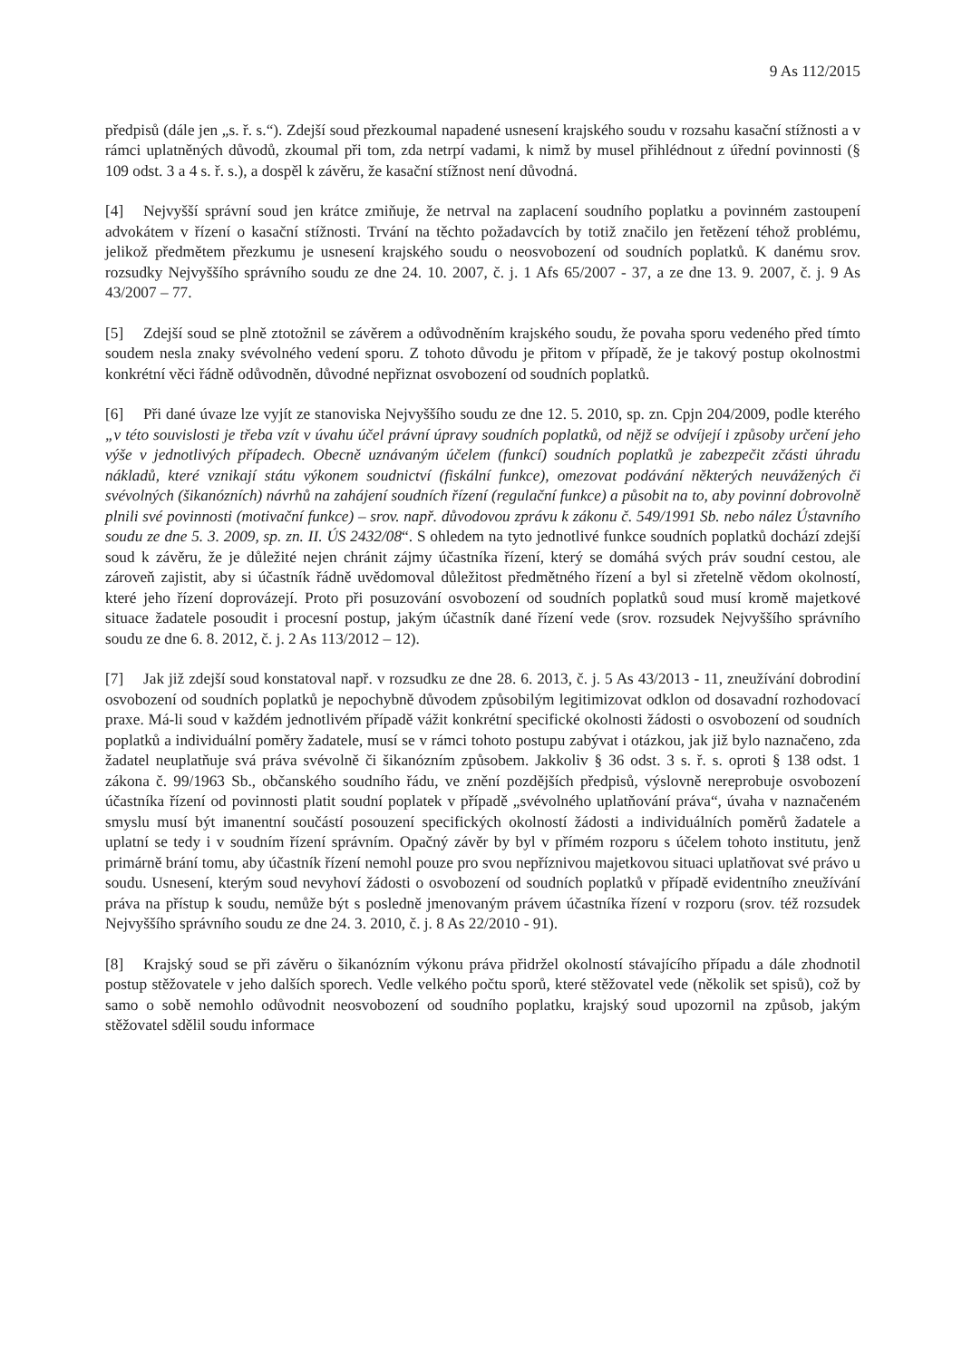9 As 112/2015
předpisů (dále jen „s. ř. s.“). Zdejší soud přezkoumal napadené usnesení krajského soudu v rozsahu kasační stížnosti a v rámci uplatněných důvodů, zkoumal při tom, zda netrpí vadami, k nimž by musel přihlédnout z úřední povinnosti (§ 109 odst. 3 a 4 s. ř. s.), a dospěl k závěru, že kasační stížnost není důvodná.
[4] Nejvyšší správní soud jen krátce zmiňuje, že netrval na zaplacení soudního poplatku a povinném zastoupení advokátem v řízení o kasační stížnosti. Trvání na těchto požadavcích by totiž značilo jen řetězení téhož problému, jelikož předmětem přezkumu je usnesení krajského soudu o neosvobození od soudních poplatků. K danému srov. rozsudky Nejvyššího správního soudu ze dne 24. 10. 2007, č. j. 1 Afs 65/2007 - 37, a ze dne 13. 9. 2007, č. j. 9 As 43/2007 – 77.
[5] Zdejší soud se plně ztotožnil se závěrem a odůvodněním krajského soudu, že povaha sporu vedeného před tímto soudem nesla znaky svévolného vedení sporu. Z tohoto důvodu je přitom v případě, že je takový postup okolnostmi konkrétní věci řádně odůvodněn, důvodné nepřiznat osvobození od soudních poplatků.
[6] Při dané úvaze lze vyjít ze stanoviska Nejvyššího soudu ze dne 12. 5. 2010, sp. zn. Cpjn 204/2009, podle kterého „v této souvislosti je třeba vzít v úvahu účel právní úpravy soudních poplatků, od nějž se odvíjejí i způsoby určení jeho výše v jednotlivých případech. Obecně uznávaným účelem (funkcí) soudních poplatků je zabezpečit zčásti úhradu nákladů, které vznikají státu výkonem soudnictví (fiskální funkce), omezovat podávání některých neuvážených či svévolných (šikanózních) návrhů na zahájení soudních řízení (regulační funkce) a působit na to, aby povinní dobrovolně plnili své povinnosti (motivační funkce) – srov. např. důvodovou zprávu k zákonu č. 549/1991 Sb. nebo nález Ústavního soudu ze dne 5. 3. 2009, sp. zn. II. ÚS 2432/08“. S ohledem na tyto jednotlivé funkce soudních poplatků dochází zdejší soud k závěru, že je důležité nejen chránit zájmy účastníka řízení, který se domáhá svých práv soudní cestou, ale zároveň zajistit, aby si účastník řádně uvědomoval důležitost předmětného řízení a byl si zřetelně vědom okolností, které jeho řízení doprovázejí. Proto při posuzování osvobození od soudních poplatků soud musí kromě majetkové situace žadatele posoudit i procesní postup, jakým účastník dané řízení vede (srov. rozsudek Nejvyššího správního soudu ze dne 6. 8. 2012, č. j. 2 As 113/2012 – 12).
[7] Jak již zdejší soud konstatoval např. v rozsudku ze dne 28. 6. 2013, č. j. 5 As 43/2013 - 11, zneužívání dobrodiní osvobození od soudních poplatků je nepochybně důvodem způsobilým legitimizovat odklon od dosavadní rozhodovací praxe. Má-li soud v každém jednotlivém případě vážit konkrétní specifické okolnosti žádosti o osvobození od soudních poplatků a individuální poměry žadatele, musí se v rámci tohoto postupu zabývat i otázkou, jak již bylo naznačeno, zda žadatel neuplatňuje svá práva svévolně či šikanózním způsobem. Jakkoliv § 36 odst. 3 s. ř. s. oproti § 138 odst. 1 zákona č. 99/1963 Sb., občanského soudního řádu, ve znění pozdějších předpisů, výslovně nereprobuje osvobození účastníka řízení od povinnosti platit soudní poplatek v případě „svévolného uplatňování práva“, úvaha v naznačeném smyslu musí být imanentní součástí posouzení specifických okolností žádosti a individuálních poměrů žadatele a uplatní se tedy i v soudním řízení správním. Opačný závěr by byl v přímém rozporu s účelem tohoto institutu, jenž primárně brání tomu, aby účastník řízení nemohl pouze pro svou nepříznivou majetkovou situaci uplatňovat své právo u soudu. Usnesení, kterým soud nevyhoví žádosti o osvobození od soudních poplatků v případě evidentního zneužívání práva na přístup k soudu, nemůže být s posledně jmenovaným právem účastníka řízení v rozporu (srov. též rozsudek Nejvyššího správního soudu ze dne 24. 3. 2010, č. j. 8 As 22/2010 - 91).
[8] Krajský soud se při závěru o šikanózním výkonu práva přidržel okolností stávajícího případu a dále zhodnotil postup stěžovatele v jeho dalších sporech. Vedle velkého počtu sporů, které stěžovatel vede (několik set spisů), což by samo o sobě nemohlo odůvodnit neosvobození od soudního poplatku, krajský soud upozornil na způsob, jakým stěžovatel sdělil soudu informace